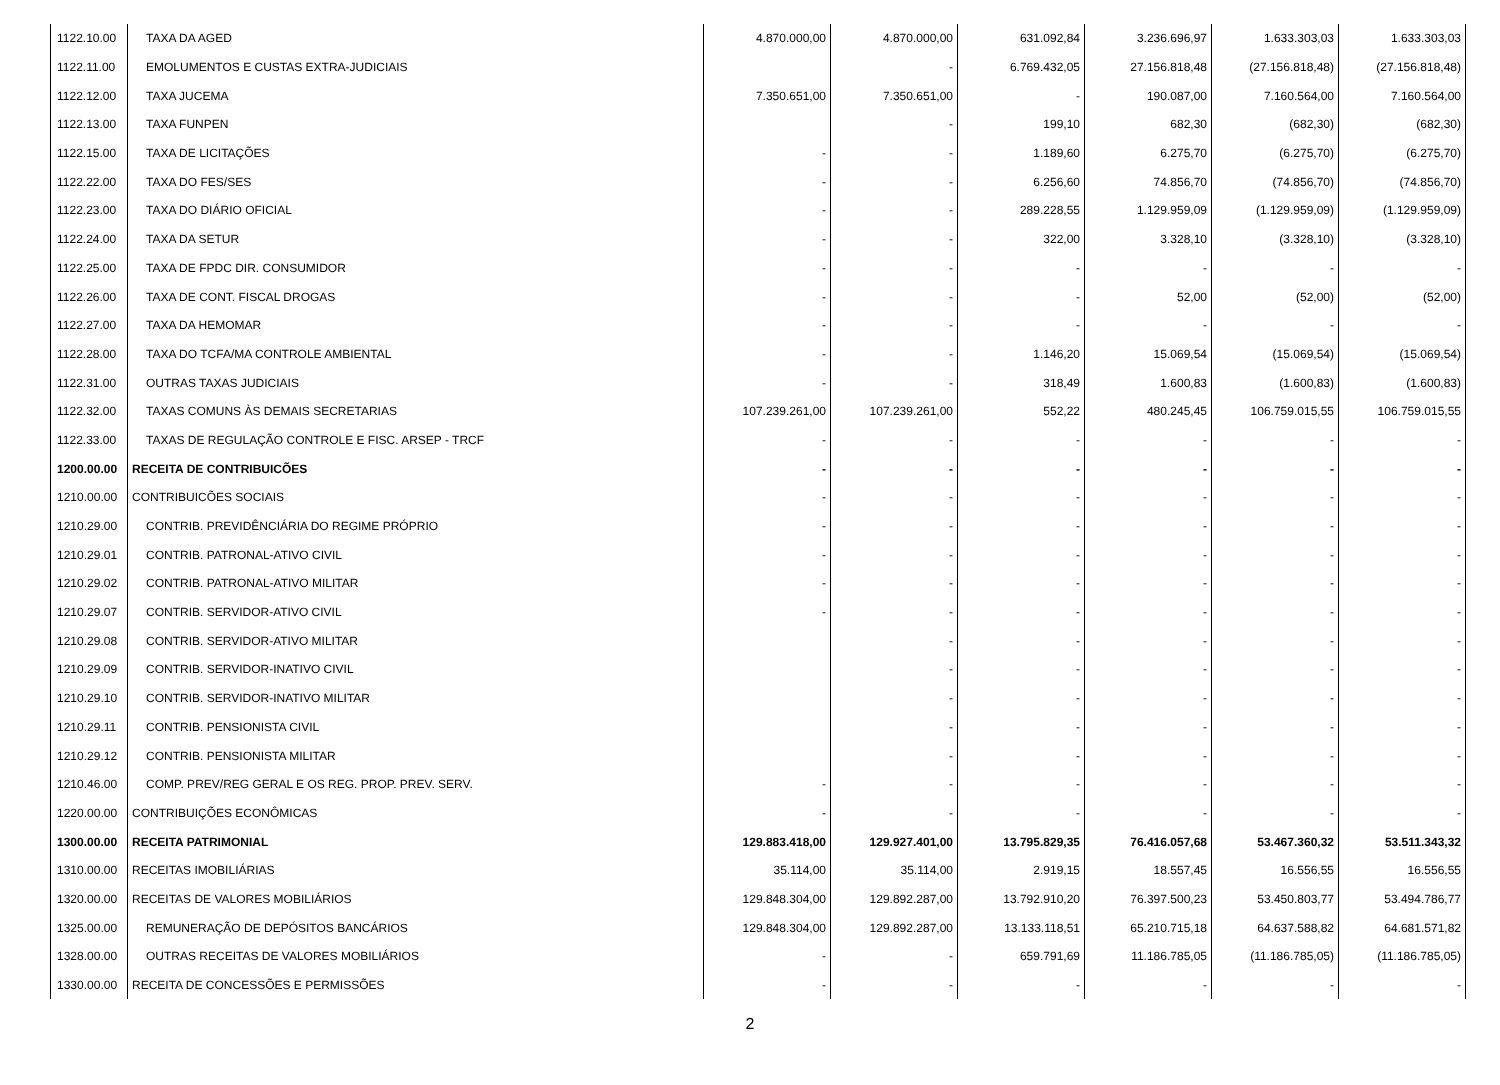| 1122.10.00 | TAXA DA AGED | 4.870.000,00 | 4.870.000,00 | 631.092,84 | 3.236.696,97 | 1.633.303,03 | 1.633.303,03 |
| 1122.11.00 | EMOLUMENTOS E CUSTAS EXTRA-JUDICIAIS | | - | 6.769.432,05 | 27.156.818,48 | (27.156.818,48) | (27.156.818,48) |
| 1122.12.00 | TAXA JUCEMA | 7.350.651,00 | 7.350.651,00 | - | 190.087,00 | 7.160.564,00 | 7.160.564,00 |
| 1122.13.00 | TAXA FUNPEN | | - | 199,10 | 682,30 | (682,30) | (682,30) |
| 1122.15.00 | TAXA DE LICITAÇÕES | - | - | 1.189,60 | 6.275,70 | (6.275,70) | (6.275,70) |
| 1122.22.00 | TAXA DO FES/SES | - | - | 6.256,60 | 74.856,70 | (74.856,70) | (74.856,70) |
| 1122.23.00 | TAXA DO DIÁRIO OFICIAL | - | - | 289.228,55 | 1.129.959,09 | (1.129.959,09) | (1.129.959,09) |
| 1122.24.00 | TAXA DA SETUR | - | - | 322,00 | 3.328,10 | (3.328,10) | (3.328,10) |
| 1122.25.00 | TAXA DE FPDC DIR. CONSUMIDOR | - | - | - | - | - | - |
| 1122.26.00 | TAXA DE CONT. FISCAL DROGAS | - | - | - | 52,00 | (52,00) | (52,00) |
| 1122.27.00 | TAXA DA HEMOMAR | - | - | - | - | - | - |
| 1122.28.00 | TAXA DO TCFA/MA CONTROLE AMBIENTAL | - | - | 1.146,20 | 15.069,54 | (15.069,54) | (15.069,54) |
| 1122.31.00 | OUTRAS TAXAS JUDICIAIS | - | - | 318,49 | 1.600,83 | (1.600,83) | (1.600,83) |
| 1122.32.00 | TAXAS COMUNS ÀS DEMAIS SECRETARIAS | 107.239.261,00 | 107.239.261,00 | 552,22 | 480.245,45 | 106.759.015,55 | 106.759.015,55 |
| 1122.33.00 | TAXAS DE REGULAÇÃO CONTROLE E FISC. ARSEP - TRCF | - | - | - | - | - | - |
| 1200.00.00 | RECEITA DE CONTRIBUICÕES | - | - | - | - | - | - |
| 1210.00.00 | CONTRIBUICÕES SOCIAIS | - | - | - | - | - | - |
| 1210.29.00 | CONTRIB. PREVIDÊNCIÁRIA DO REGIME PRÓPRIO | - | - | - | - | - | - |
| 1210.29.01 | CONTRIB. PATRONAL-ATIVO CIVIL | - | - | - | - | - | - |
| 1210.29.02 | CONTRIB. PATRONAL-ATIVO MILITAR | - | - | - | - | - | - |
| 1210.29.07 | CONTRIB. SERVIDOR-ATIVO CIVIL | - | - | - | - | - | - |
| 1210.29.08 | CONTRIB. SERVIDOR-ATIVO MILITAR | | - | - | - | - | - |
| 1210.29.09 | CONTRIB. SERVIDOR-INATIVO CIVIL | | - | - | - | - | - |
| 1210.29.10 | CONTRIB. SERVIDOR-INATIVO MILITAR | | - | - | - | - | - |
| 1210.29.11 | CONTRIB. PENSIONISTA CIVIL | | - | - | - | - | - |
| 1210.29.12 | CONTRIB. PENSIONISTA MILITAR | | - | - | - | - | - |
| 1210.46.00 | COMP. PREV/REG GERAL E OS REG. PROP. PREV. SERV. | - | - | - | - | - | - |
| 1220.00.00 | CONTRIBUIÇÕES ECONÔMICAS | - | - | - | - | - | - |
| 1300.00.00 | RECEITA PATRIMONIAL | 129.883.418,00 | 129.927.401,00 | 13.795.829,35 | 76.416.057,68 | 53.467.360,32 | 53.511.343,32 |
| 1310.00.00 | RECEITAS IMOBILIÁRIAS | 35.114,00 | 35.114,00 | 2.919,15 | 18.557,45 | 16.556,55 | 16.556,55 |
| 1320.00.00 | RECEITAS DE VALORES MOBILIÁRIOS | 129.848.304,00 | 129.892.287,00 | 13.792.910,20 | 76.397.500,23 | 53.450.803,77 | 53.494.786,77 |
| 1325.00.00 | REMUNERAÇÃO DE DEPÓSITOS BANCÁRIOS | 129.848.304,00 | 129.892.287,00 | 13.133.118,51 | 65.210.715,18 | 64.637.588,82 | 64.681.571,82 |
| 1328.00.00 | OUTRAS RECEITAS DE VALORES MOBILIÁRIOS | - | - | 659.791,69 | 11.186.785,05 | (11.186.785,05) | (11.186.785,05) |
| 1330.00.00 | RECEITA DE CONCESSÕES E PERMISSÕES | - | - | - | - | - | - |
2